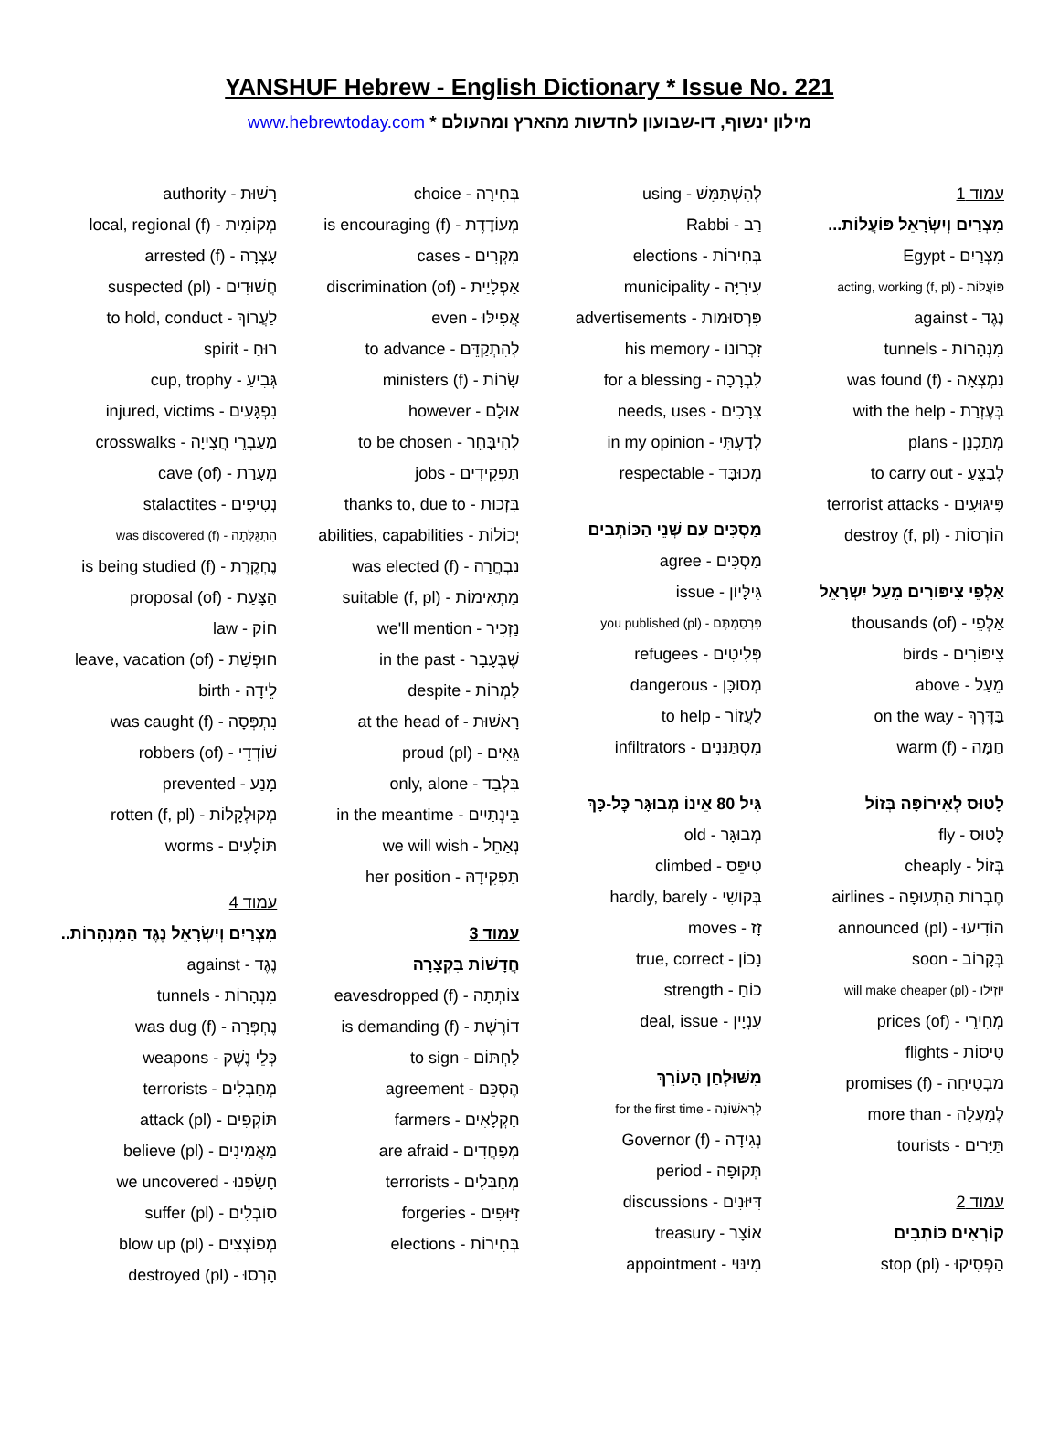YANSHUF Hebrew - English Dictionary * Issue No. 221
www.hebrewtoday.com * מילון ינשוף, דו-שבועון לחדשות מהארץ ומהעולם
עמוד 1
מִצְרַיִם וְיִשְׂרָאֵל פּוֹעֲלוֹת...
מִצְרַיִם - Egypt
פּוֹעֲלוֹת - acting, working (f, pl)
נֶגֶד - against
מִנְהָרוֹת - tunnels
נִמְצְאָה - was found (f)
בְּעֶזְרַת - with the help
מְתַכְנֵן - plans
לְבַצֵּעַ - to carry out
פִּיגּוּעִים - terrorist attacks
הוֹרְסוֹת - destroy (f, pl)
אַלְפֵי צִיפּוֹרִים מֵעַל יִשְׂרָאֵל
אַלְפֵי - thousands (of)
צִיפּוֹרִים - birds
מֵעַל - above
בַּדֶּרֶךְ - on the way
חַמָּה - warm (f)
לָטוּס לְאֵירוֹפָּה בְּזוֹל
לָטוּס - fly
בְּזוֹל - cheaply
חֶבְרוֹת הַתְעוּפָה - airlines
הוֹדִיעוּ - announced (pl)
בְּקָרוֹב - soon
יוֹזִילוּ - will make cheaper (pl)
מְחִירֵי - prices (of)
טִיסוֹת - flights
מַבְטִיחָה - promises (f)
לְמַעְלָה - more than
תַּיָּרִים - tourists
עמוד 2
קוֹרְאִים כּוֹתְבִים
הַפְסִיקוּ - stop (pl)
לְהִשְׁתַּמֵּשׁ - using
רַב - Rabbi
בְּחִירוֹת - elections
עִירִיָּה - municipality
פִּרְסוּמוֹת - advertisements
זִכְרוֹנוֹ - his memory
לִבְרָכָה - for a blessing
צְרָכִים - needs, uses
לְדַעְתִּי - in my opinion
מְכוּבָּד - respectable
מַסְכִּים עִם שְׁנֵי הַכּוֹתְבִים
מַסְכִּים - agree
גִּילָּיוֹן - issue
פִּרְסַמְתֶּם - you published (pl)
פְּלִיטִים - refugees
מְסוּכָּן - dangerous
לַעֲזוֹר - to help
מִסְתַּנְּנִים - infiltrators
גִּיל 80 אֵינוֹ מְבוּגָּר כׇּל-כָּךְ
מְבוּגָּר - old
טִיפֵּס - climbed
בְּקוֹשִׁי - hardly, barely
זָז - moves
נָכוֹן - true, correct
כּוֹחַ - strength
עִנְיָין - deal, issue
מִשּׁוּלְחַן הָעוֹרֵךְ
לָרִאשׁוֹנָה - for the first time
נְגִידָה - Governor (f)
תְּקוּפָה - period
דִּיּוּנִים - discussions
אוֹצָר - treasury
מִינּוּי - appointment
בְּחִירָה - choice
מְעוֹדֶדֶת - is encouraging (f)
מִקְרִים - cases
אַפְלָיַית - discrimination (of)
אֲפִילּוּ - even
לְהִתְקַדֵּם - to advance
שָׂרוֹת - ministers (f)
אוּלָם - however
לְהִיבָּחֵר - to be chosen
תַּפְקִידִים - jobs
בִּזְכוּת - thanks to, due to
יְכוֹלוֹת - abilities, capabilities
נִבְחֲרָה - was elected (f)
מַתְאִימוֹת - suitable (f, pl)
נַזְכִּיר - we'll mention
שֶׁבֶּעָבָר - in the past
לַמְרוֹת - despite
רָאשׁוּת - at the head of
גֵּאִים - proud (pl)
בִּלְבַד - only, alone
בֵּינְתַיִים - in the meantime
נְאַחֵל - we will wish
תַּפְקִידָהּ - her position
עמוד 3
חֲדָשׁוֹת בִּקְצָרָה
צוֹתְתָה - eavesdropped (f)
דוֹרֶשֶׁת - is demanding (f)
לַחְתּוֹם - to sign
הֶסְכֵּם - agreement
חַקְלָאִים - farmers
מְפַחֲדִים - are afraid
מְחַבְּלִים - terrorists
זִיּוּפִים - forgeries
בְּחִירוֹת - elections
רָשׁוּת - authority
מְקוֹמִית - local, regional (f)
עָצְרָה - arrested (f)
חֲשׁוּדִים - suspected (pl)
לַעֲרוֹךְ - to hold, conduct
רוּחַ - spirit
גְּבִיעַ - cup, trophy
נִפְגָּעִים - injured, victims
מַעַבְרֵי חֲצִייָה - crosswalks
מְעָרַת - cave (of)
נְטִיפִים - stalactites
הִתְגַּלְּתָה - was discovered (f)
נֶחְקֶרֶת - is being studied (f)
הַצָּעַת - proposal (of)
חוֹק - law
חוּפְשַׁת - leave, vacation (of)
לֵידָה - birth
נִתְפְּסָה - was caught (f)
שׁוֹדְדֵי - robbers (of)
מָנַע - prevented
מְקוּלְקָלוֹת - rotten (f, pl)
תּוֹלָעִים - worms
עמוד 4
מִצְרַיִם וְיִשְׂרָאֵל נֶגֶד הַמִּנְהָרוֹת..
נֶגֶד - against
מִנְהָרוֹת - tunnels
נֶחְפְּרָה - was dug (f)
כְּלֵי נֶשֶׁק - weapons
מְחַבְּלִים - terrorists
תּוֹקְפִים - attack (pl)
מַאֲמִינִים - believe (pl)
חָשַׂפְנוּ - we uncovered
סוֹבְלִים - suffer (pl)
מְפוֹצְצִים - blow up (pl)
הָרְסוּ - destroyed (pl)